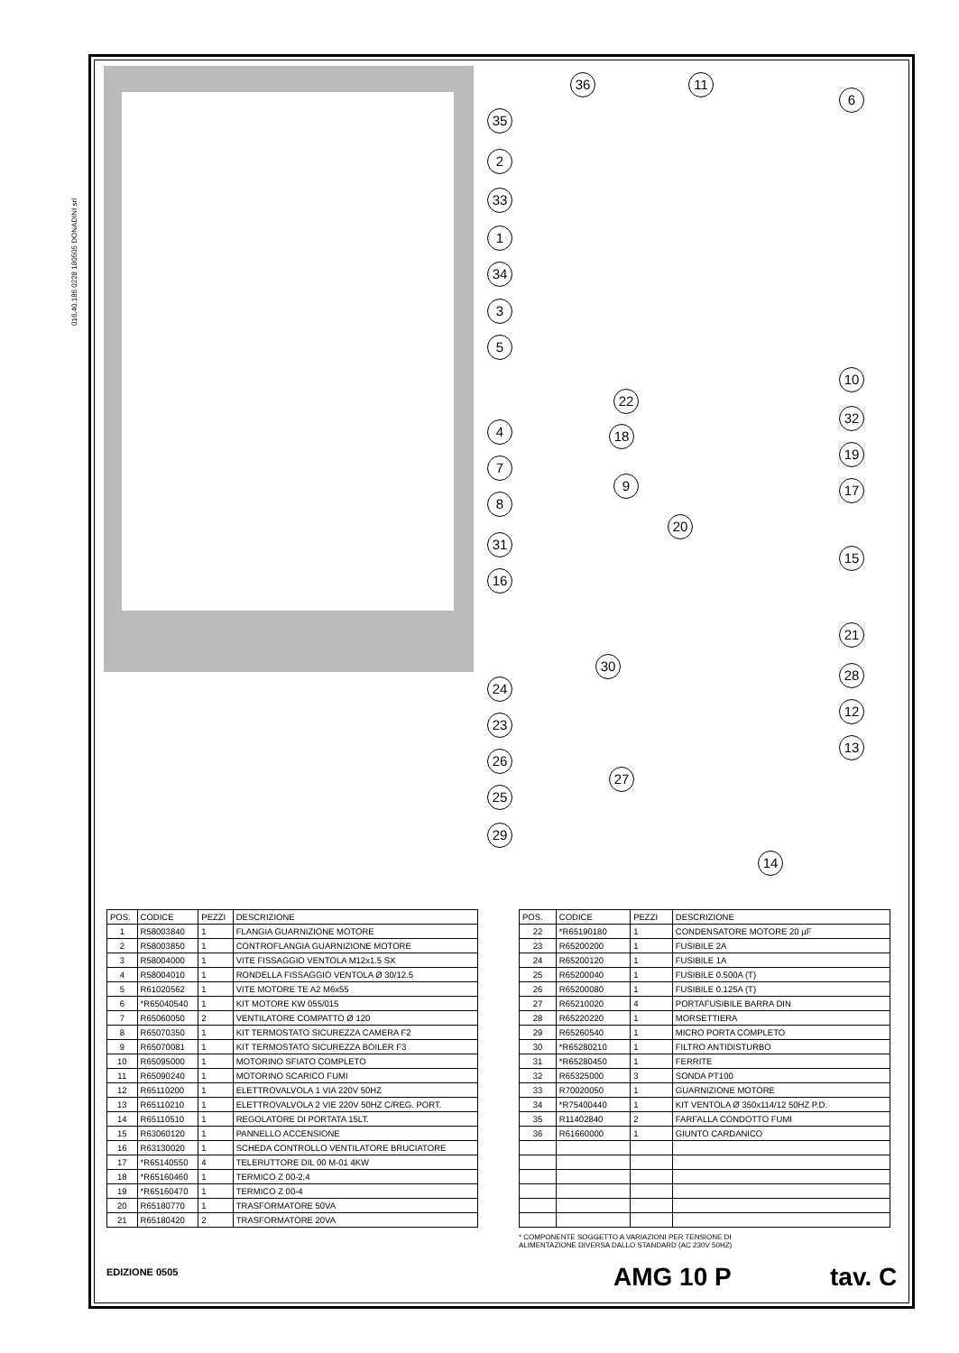016.40.186 0228 180505 DONADINI srl
36 11
6
35
2
33
1
34
3
5
22
10
32
4 18
19
7
9 17
8
20
31
15
16
21
30
28
24
12
23
13
26
27
25
29
14
| POS. | CODICE | PEZZI | DESCRIZIONE |
| --- | --- | --- | --- |
| 1 | R58003840 | 1 | FLANGIA GUARNIZIONE MOTORE |
| 2 | R58003850 | 1 | CONTROFLANGIA GUARNIZIONE MOTORE |
| 3 | R58004000 | 1 | VITE FISSAGGIO VENTOLA M12x1.5 SX |
| 4 | R58004010 | 1 | RONDELLA FISSAGGIO VENTOLA Ø 30/12.5 |
| 5 | R61020562 | 1 | VITE MOTORE TE A2 M6x55 |
| 6 | *R65040540 | 1 | KIT MOTORE KW 055/015 |
| 7 | R65060050 | 2 | VENTILATORE COMPATTO Ø 120 |
| 8 | R65070350 | 1 | KIT TERMOSTATO SICUREZZA CAMERA F2 |
| 9 | R65070081 | 1 | KIT TERMOSTATO SICUREZZA BOILER F3 |
| 10 | R65095000 | 1 | MOTORINO SFIATO COMPLETO |
| 11 | R65090240 | 1 | MOTORINO SCARICO FUMI |
| 12 | R65110200 | 1 | ELETTROVALVOLA 1 VIA 220V 50HZ |
| 13 | R65110210 | 1 | ELETTROVALVOLA 2 VIE 220V 50HZ C/REG. PORT. |
| 14 | R65110510 | 1 | REGOLATORE DI PORTATA 15LT. |
| 15 | R63060120 | 1 | PANNELLO ACCENSIONE |
| 16 | R63130020 | 1 | SCHEDA CONTROLLO VENTILATORE BRUCIATORE |
| 17 | *R65140550 | 4 | TELERUTTORE DIL 00 M-01 4KW |
| 18 | *R65160460 | 1 | TERMICO Z 00-2,4 |
| 19 | *R65160470 | 1 | TERMICO Z 00-4 |
| 20 | R65180770 | 1 | TRASFORMATORE 50VA |
| 21 | R65180420 | 2 | TRASFORMATORE 20VA |
| POS. | CODICE | PEZZI | DESCRIZIONE |
| --- | --- | --- | --- |
| 22 | *R65190180 | 1 | CONDENSATORE MOTORE 20 µF |
| 23 | R65200200 | 1 | FUSIBILE 2A |
| 24 | R65200120 | 1 | FUSIBILE 1A |
| 25 | R65200040 | 1 | FUSIBILE 0.500A (T) |
| 26 | R65200080 | 1 | FUSIBILE 0.125A (T) |
| 27 | R65210020 | 4 | PORTAFUSIBILE BARRA DIN |
| 28 | R65220220 | 1 | MORSETTIERA |
| 29 | R65260540 | 1 | MICRO PORTA COMPLETO |
| 30 | *R65280210 | 1 | FILTRO ANTIDISTURBO |
| 31 | *R65280450 | 1 | FERRITE |
| 32 | R65325000 | 3 | SONDA PT100 |
| 33 | R70020050 | 1 | GUARNIZIONE MOTORE |
| 34 | *R75400440 | 1 | KIT VENTOLA Ø 350x114/12 50HZ P.D. |
| 35 | R11402840 | 2 | FARFALLA CONDOTTO FUMI |
| 36 | R61660000 | 1 | GIUNTO CARDANICO |
* COMPONENTE SOGGETTO A VARIAZIONI PER TENSIONE DI
ALIMENTAZIONE DIVERSA DALLO STANDARD (AC 230V 50HZ)
EDIZIONE 0505 AMG 10 P tav. C